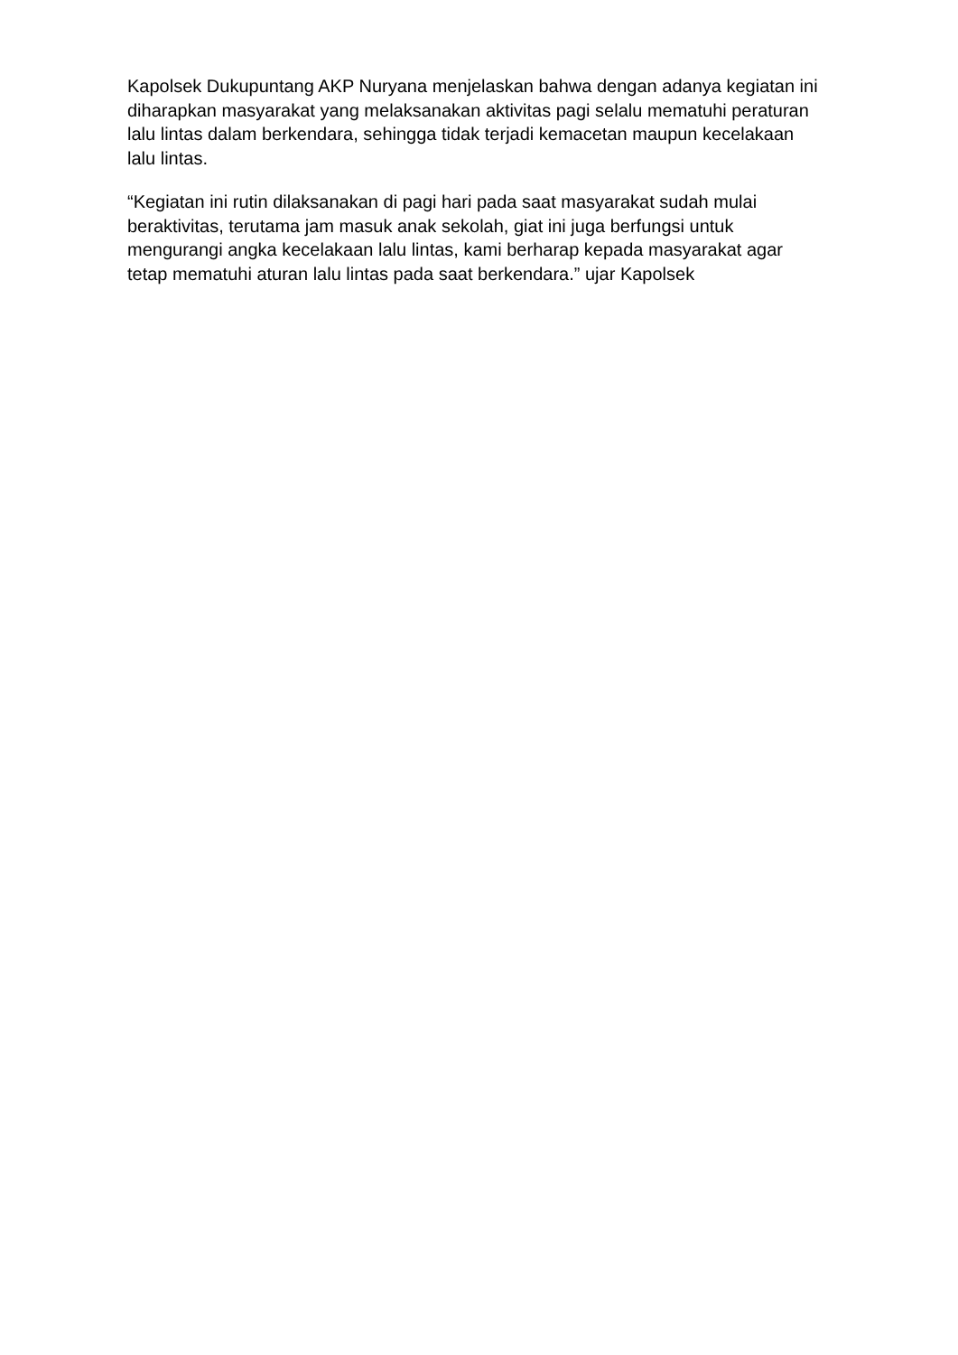Kapolsek Dukupuntang AKP Nuryana menjelaskan bahwa dengan adanya kegiatan ini diharapkan masyarakat yang melaksanakan aktivitas pagi selalu mematuhi peraturan lalu lintas dalam berkendara, sehingga tidak terjadi kemacetan maupun kecelakaan lalu lintas.
“Kegiatan ini rutin dilaksanakan di pagi hari pada saat masyarakat sudah mulai beraktivitas, terutama jam masuk anak sekolah, giat ini juga berfungsi untuk mengurangi angka kecelakaan lalu lintas, kami berharap kepada masyarakat agar tetap mematuhi aturan lalu lintas pada saat berkendara.” ujar Kapolsek